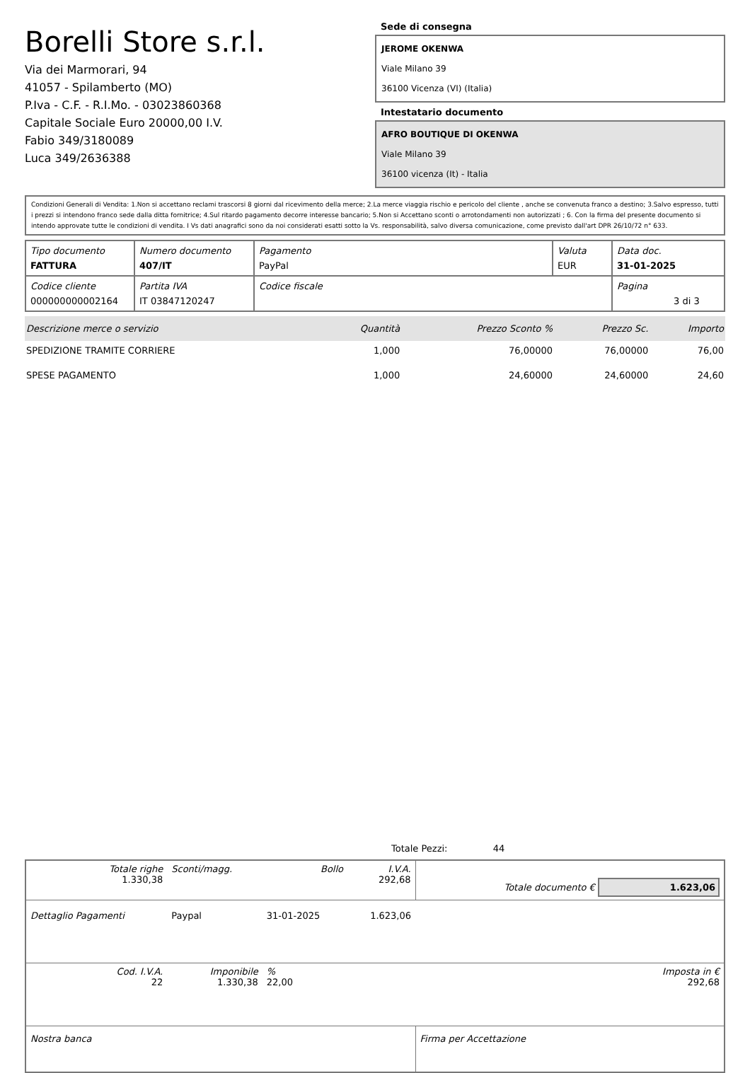Borelli Store s.r.l.
Via dei Marmorari, 94
41057 - Spilamberto (MO)
P.Iva - C.F. - R.I.Mo. - 03023860368
Capitale Sociale Euro 20000,00 I.V.
Fabio 349/3180089
Luca 349/2636388
Sede di consegna
JEROME OKENWA
Viale Milano 39
36100 Vicenza (VI) (Italia)
Intestatario documento
AFRO BOUTIQUE DI OKENWA
Viale Milano 39
36100 vicenza (It) - Italia
Condizioni Generali di Vendita: 1.Non si accettano reclami trascorsi 8 giorni dal ricevimento della merce; 2.La merce viaggia rischio e pericolo del cliente , anche se convenuta franco a destino; 3.Salvo espresso, tutti i prezzi si intendono franco sede dalla ditta fornitrice; 4.Sul ritardo pagamento decorre interesse bancario; 5.Non si Accettano sconti o arrotondamenti non autorizzati ; 6. Con la firma del presente documento si intendo approvate tutte le condizioni di vendita. I Vs dati anagrafici sono da noi considerati esatti sotto la Vs. responsabilità, salvo diversa comunicazione, come previsto dall'art DPR 26/10/72 n° 633.
| Tipo documento FATTURA | Numero documento 407/IT | Pagamento PayPal | Valuta EUR | Data doc. 31-01-2025 |
| Codice cliente 000000000002164 | Partita IVA IT 03847120247 | Codice fiscale | | Pagina 3 di 3 |
| Descrizione merce o servizio | Quantità | Prezzo Sconto % | Prezzo Sc. | Importo |
| --- | --- | --- | --- | --- |
| SPEDIZIONE TRAMITE CORRIERE | 1,000 | 76,00000 | 76,00000 | 76,00 |
| SPESE PAGAMENTO | 1,000 | 24,60000 | 24,60000 | 24,60 |
Totale Pezzi: 44
| Totale righe 1.330,38 | Sconti/magg. | Bollo | I.V.A. 292,68 | Totale documento € 1.623,06 |
| Dettaglio Pagamenti | Paypal | 31-01-2025 | 1.623,06 | |
| Cod. I.V.A. 22 | Imponibile 1.330,38 | % 22,00 | | Imposta in € 292,68 |
| Nostra banca | | | | Firma per Accettazione |